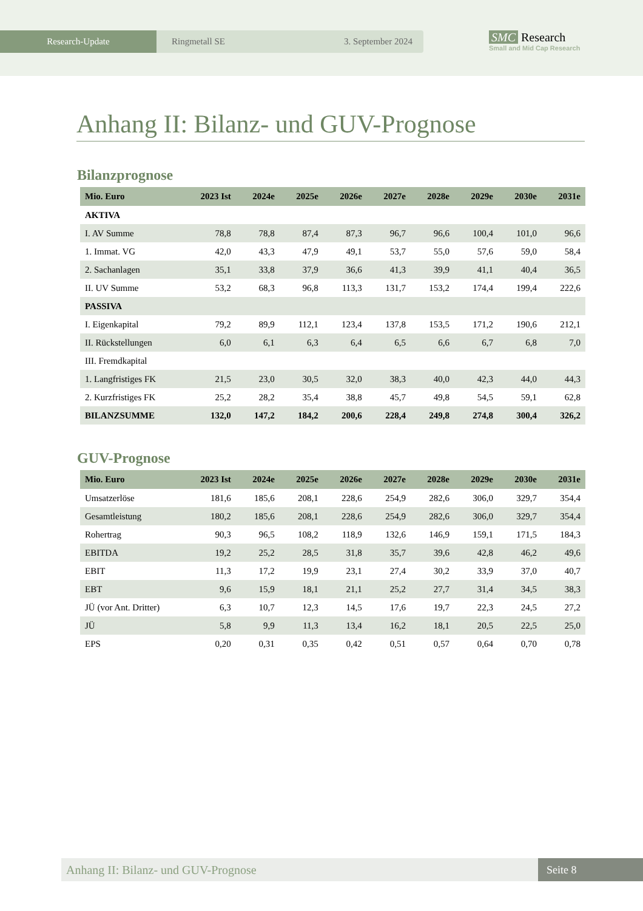Research-Update Ringmetall SE 3. September 2024
SMC Research
Small and Mid Cap Research
Anhang II: Bilanz- und GUV-Prognose
Bilanzprognose
| Mio. Euro | 2023 Ist | 2024e | 2025e | 2026e | 2027e | 2028e | 2029e | 2030e | 2031e |
| --- | --- | --- | --- | --- | --- | --- | --- | --- | --- |
| AKTIVA | | | | | | | | | |
| I. AV Summe | 78,8 | 78,8 | 87,4 | 87,3 | 96,7 | 96,6 | 100,4 | 101,0 | 96,6 |
| 1. Immat. VG | 42,0 | 43,3 | 47,9 | 49,1 | 53,7 | 55,0 | 57,6 | 59,0 | 58,4 |
| 2. Sachanlagen | 35,1 | 33,8 | 37,9 | 36,6 | 41,3 | 39,9 | 41,1 | 40,4 | 36,5 |
| II. UV Summe | 53,2 | 68,3 | 96,8 | 113,3 | 131,7 | 153,2 | 174,4 | 199,4 | 222,6 |
| PASSIVA | | | | | | | | | |
| I. Eigenkapital | 79,2 | 89,9 | 112,1 | 123,4 | 137,8 | 153,5 | 171,2 | 190,6 | 212,1 |
| II. Rückstellungen | 6,0 | 6,1 | 6,3 | 6,4 | 6,5 | 6,6 | 6,7 | 6,8 | 7,0 |
| III. Fremdkapital | | | | | | | | | |
| 1. Langfristiges FK | 21,5 | 23,0 | 30,5 | 32,0 | 38,3 | 40,0 | 42,3 | 44,0 | 44,3 |
| 2. Kurzfristiges FK | 25,2 | 28,2 | 35,4 | 38,8 | 45,7 | 49,8 | 54,5 | 59,1 | 62,8 |
| BILANZSUMME | 132,0 | 147,2 | 184,2 | 200,6 | 228,4 | 249,8 | 274,8 | 300,4 | 326,2 |
GUV-Prognose
| Mio. Euro | 2023 Ist | 2024e | 2025e | 2026e | 2027e | 2028e | 2029e | 2030e | 2031e |
| --- | --- | --- | --- | --- | --- | --- | --- | --- | --- |
| Umsatzerlöse | 181,6 | 185,6 | 208,1 | 228,6 | 254,9 | 282,6 | 306,0 | 329,7 | 354,4 |
| Gesamtleistung | 180,2 | 185,6 | 208,1 | 228,6 | 254,9 | 282,6 | 306,0 | 329,7 | 354,4 |
| Rohertrag | 90,3 | 96,5 | 108,2 | 118,9 | 132,6 | 146,9 | 159,1 | 171,5 | 184,3 |
| EBITDA | 19,2 | 25,2 | 28,5 | 31,8 | 35,7 | 39,6 | 42,8 | 46,2 | 49,6 |
| EBIT | 11,3 | 17,2 | 19,9 | 23,1 | 27,4 | 30,2 | 33,9 | 37,0 | 40,7 |
| EBT | 9,6 | 15,9 | 18,1 | 21,1 | 25,2 | 27,7 | 31,4 | 34,5 | 38,3 |
| JÜ (vor Ant. Dritter) | 6,3 | 10,7 | 12,3 | 14,5 | 17,6 | 19,7 | 22,3 | 24,5 | 27,2 |
| JÜ | 5,8 | 9,9 | 11,3 | 13,4 | 16,2 | 18,1 | 20,5 | 22,5 | 25,0 |
| EPS | 0,20 | 0,31 | 0,35 | 0,42 | 0,51 | 0,57 | 0,64 | 0,70 | 0,78 |
Anhang II: Bilanz- und GUV-Prognose
Seite 8